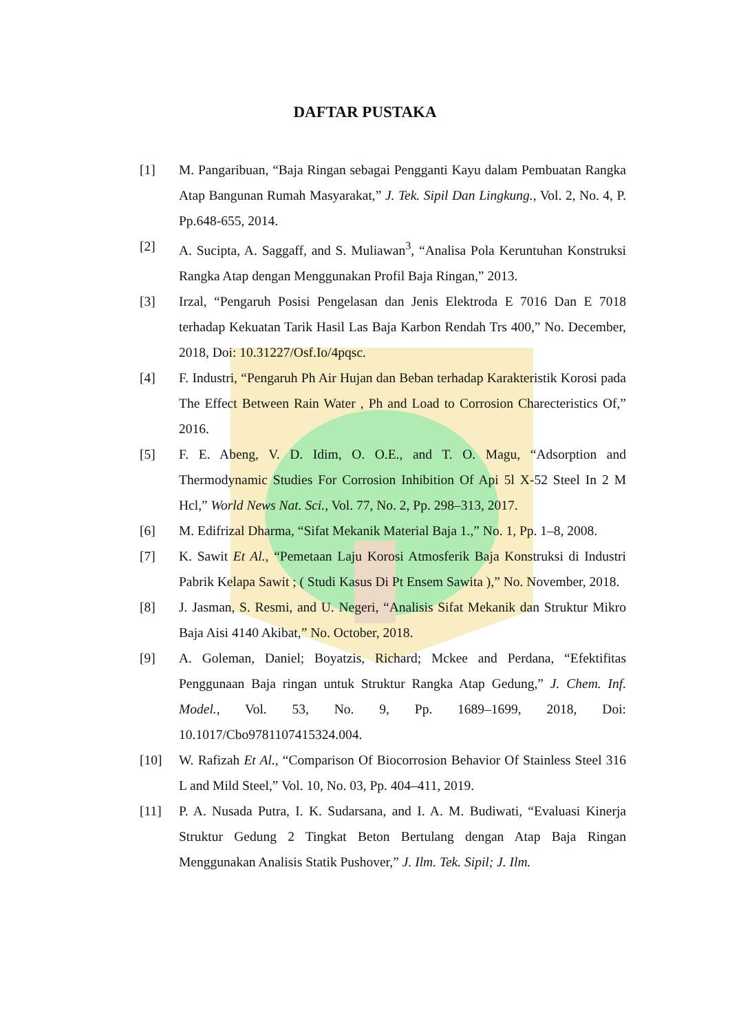DAFTAR PUSTAKA
[1] M. Pangaribuan, “Baja Ringan sebagai Pengganti Kayu dalam Pembuatan Rangka Atap Bangunan Rumah Masyarakat,” J. Tek. Sipil Dan Lingkung., Vol. 2, No. 4, P. Pp.648-655, 2014.
[2] A. Sucipta, A. Saggaff, and S. Muliawan<sup>3</sup>, “Analisa Pola Keruntuhan Konstruksi Rangka Atap dengan Menggunakan Profil Baja Ringan,” 2013.
[3] Irzal, “Pengaruh Posisi Pengelasan dan Jenis Elektroda E 7016 Dan E 7018 terhadap Kekuatan Tarik Hasil Las Baja Karbon Rendah Trs 400,” No. December, 2018, Doi: 10.31227/Osf.Io/4pqsc.
[4] F. Industri, “Pengaruh Ph Air Hujan dan Beban terhadap Karakteristik Korosi pada The Effect Between Rain Water , Ph and Load to Corrosion Charecteristics Of,” 2016.
[5] F. E. Abeng, V. D. Idim, O. O.E., and T. O. Magu, “Adsorption and Thermodynamic Studies For Corrosion Inhibition Of Api 5l X-52 Steel In 2 M Hcl,” World News Nat. Sci., Vol. 77, No. 2, Pp. 298–313, 2017.
[6] M. Edifrizal Dharma, “Sifat Mekanik Material Baja 1.,” No. 1, Pp. 1–8, 2008.
[7] K. Sawit Et Al., “Pemetaan Laju Korosi Atmosferik Baja Konstruksi di Industri Pabrik Kelapa Sawit ; ( Studi Kasus Di Pt Ensem Sawita ),” No. November, 2018.
[8] J. Jasman, S. Resmi, and U. Negeri, “Analisis Sifat Mekanik dan Struktur Mikro Baja Aisi 4140 Akibat,” No. October, 2018.
[9] A. Goleman, Daniel; Boyatzis, Richard; Mckee and Perdana, “Efektifitas Penggunaan Baja ringan untuk Struktur Rangka Atap Gedung,” J. Chem. Inf. Model., Vol. 53, No. 9, Pp. 1689–1699, 2018, Doi: 10.1017/Cbo9781107415324.004.
[10] W. Rafizah Et Al., “Comparison Of Biocorrosion Behavior Of Stainless Steel 316 L and Mild Steel,” Vol. 10, No. 03, Pp. 404–411, 2019.
[11] P. A. Nusada Putra, I. K. Sudarsana, and I. A. M. Budiwati, “Evaluasi Kinerja Struktur Gedung 2 Tingkat Beton Bertulang dengan Atap Baja Ringan Menggunakan Analisis Statik Pushover,” J. Ilm. Tek. Sipil; J. Ilm.